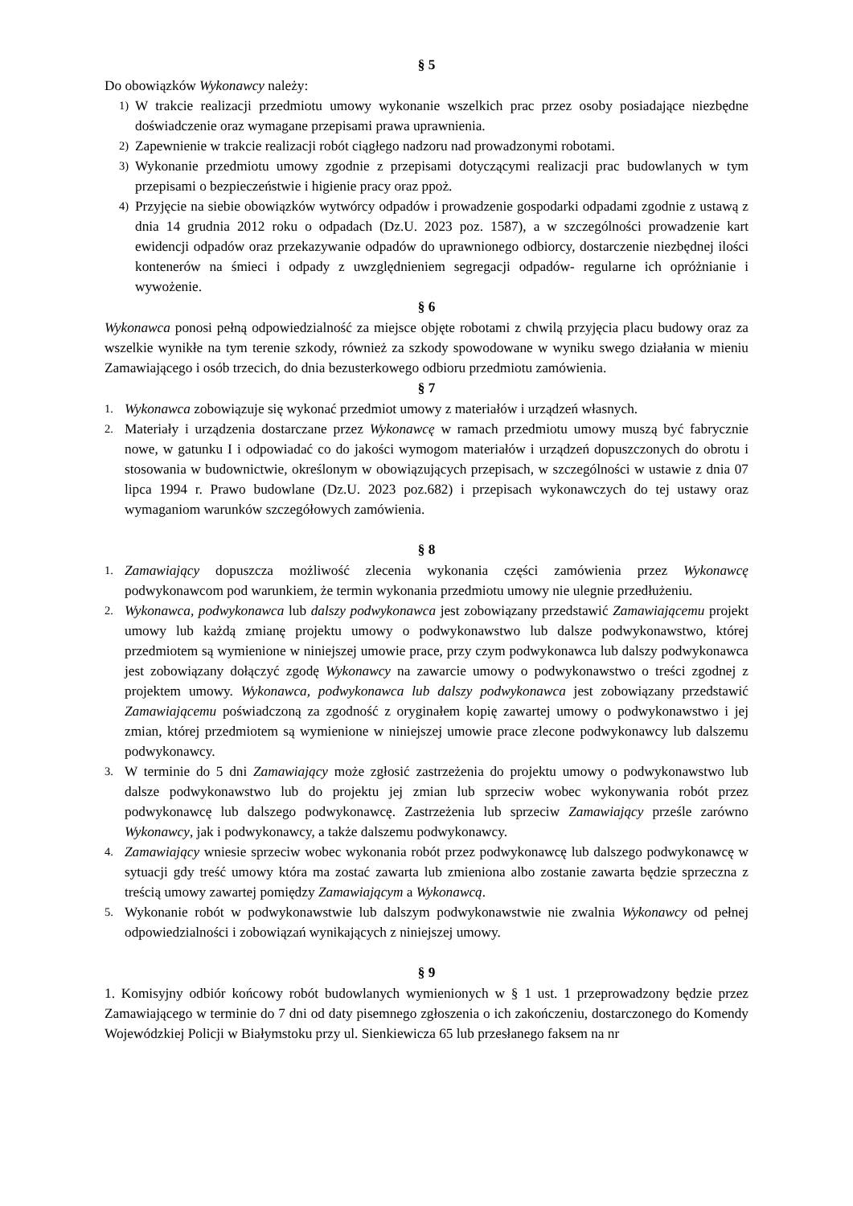§ 5
Do obowiązków Wykonawcy należy:
1) W trakcie realizacji przedmiotu umowy wykonanie wszelkich prac przez osoby posiadające niezbędne doświadczenie oraz wymagane przepisami prawa uprawnienia.
2) Zapewnienie w trakcie realizacji robót ciągłego nadzoru nad prowadzonymi robotami.
3) Wykonanie przedmiotu umowy zgodnie z przepisami dotyczącymi realizacji prac budowlanych w tym przepisami o bezpieczeństwie i higienie pracy oraz ppoż.
4) Przyjęcie na siebie obowiązków wytwórcy odpadów i prowadzenie gospodarki odpadami zgodnie z ustawą z dnia 14 grudnia 2012 roku o odpadach (Dz.U. 2023 poz. 1587), a w szczególności prowadzenie kart ewidencji odpadów oraz przekazywanie odpadów do uprawnionego odbiorcy, dostarczenie niezbędnej ilości kontenerów na śmieci i odpady z uwzględnieniem segregacji odpadów- regularne ich opróżnianie i wywożenie.
§ 6
Wykonawca ponosi pełną odpowiedzialność za miejsce objęte robotami z chwilą przyjęcia placu budowy oraz za wszelkie wynikłe na tym terenie szkody, również za szkody spowodowane w wyniku swego działania w mieniu Zamawiającego i osób trzecich, do dnia bezusterkowego odbioru przedmiotu zamówienia.
§ 7
1. Wykonawca zobowiązuje się wykonać przedmiot umowy z materiałów i urządzeń własnych.
2. Materiały i urządzenia dostarczane przez Wykonawcę w ramach przedmiotu umowy muszą być fabrycznie nowe, w gatunku I i odpowiadać co do jakości wymogom materiałów i urządzeń dopuszczonych do obrotu i stosowania w budownictwie, określonym w obowiązujących przepisach, w szczególności w ustawie z dnia 07 lipca 1994 r. Prawo budowlane (Dz.U. 2023 poz.682) i przepisach wykonawczych do tej ustawy oraz wymaganiom warunków szczegółowych zamówienia.
§ 8
1. Zamawiający dopuszcza możliwość zlecenia wykonania części zamówienia przez Wykonawcę podwykonawcom pod warunkiem, że termin wykonania przedmiotu umowy nie ulegnie przedłużeniu.
2. Wykonawca, podwykonawca lub dalszy podwykonawca jest zobowiązany przedstawić Zamawiającemu projekt umowy lub każdą zmianę projektu umowy o podwykonawstwo lub dalsze podwykonawstwo, której przedmiotem są wymienione w niniejszej umowie prace, przy czym podwykonawca lub dalszy podwykonawca jest zobowiązany dołączyć zgodę Wykonawcy na zawarcie umowy o podwykonawstwo o treści zgodnej z projektem umowy. Wykonawca, podwykonawca lub dalszy podwykonawca jest zobowiązany przedstawić Zamawiającemu poświadczoną za zgodność z oryginałem kopię zawartej umowy o podwykonawstwo i jej zmian, której przedmiotem są wymienione w niniejszej umowie prace zlecone podwykonawcy lub dalszemu podwykonawcy.
3. W terminie do 5 dni Zamawiający może zgłosić zastrzeżenia do projektu umowy o podwykonawstwo lub dalsze podwykonawstwo lub do projektu jej zmian lub sprzeciw wobec wykonywania robót przez podwykonawcę lub dalszego podwykonawcę. Zastrzeżenia lub sprzeciw Zamawiający prześle zarówno Wykonawcy, jak i podwykonawcy, a także dalszemu podwykonawcy.
4. Zamawiający wniesie sprzeciw wobec wykonania robót przez podwykonawcę lub dalszego podwykonawcę w sytuacji gdy treść umowy która ma zostać zawarta lub zmieniona albo zostanie zawarta będzie sprzeczna z treścią umowy zawartej pomiędzy Zamawiającym a Wykonawcą.
5. Wykonanie robót w podwykonawstwie lub dalszym podwykonawstwie nie zwalnia Wykonawcy od pełnej odpowiedzialności i zobowiązań wynikających z niniejszej umowy.
§ 9
1. Komisyjny odbiór końcowy robót budowlanych wymienionych w § 1 ust. 1 przeprowadzony będzie przez Zamawiającego w terminie do 7 dni od daty pisemnego zgłoszenia o ich zakończeniu, dostarczonego do Komendy Wojewódzkiej Policji w Białymstoku przy ul. Sienkiewicza 65 lub przesłanego faksem na nr